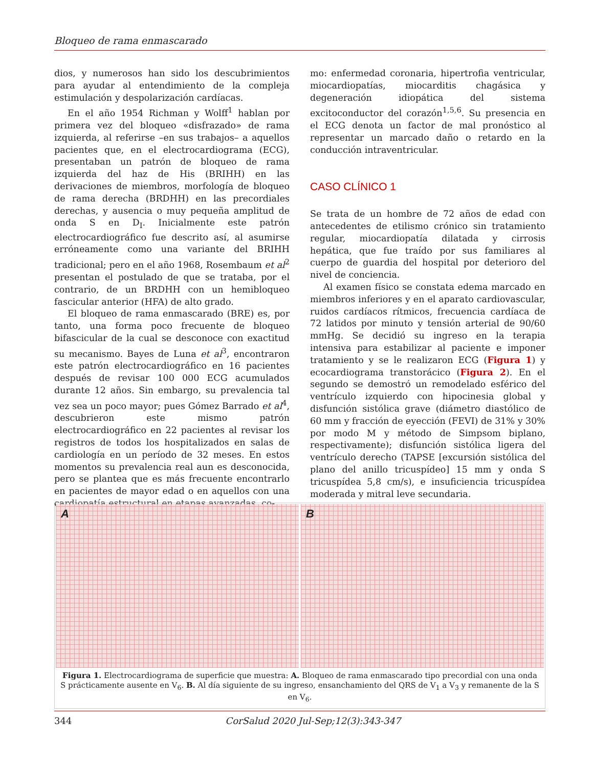Bloqueo de rama enmascarado
dios, y numerosos han sido los descubrimientos para ayudar al entendimiento de la compleja estimulación y despolarización cardíacas.
En el año 1954 Richman y Wolff<sup>1</sup> hablan por primera vez del bloqueo «disfrazado» de rama izquierda, al referirse –en sus trabajos– a aquellos pacientes que, en el electrocardiograma (ECG), presentaban un patrón de bloqueo de rama izquierda del haz de His (BRIHH) en las derivaciones de miembros, morfología de bloqueo de rama derecha (BRDHH) en las precordiales derechas, y ausencia o muy pequeña amplitud de onda S en D<sub>I</sub>. Inicialmente este patrón electrocardiográfico fue descrito así, al asumirse erróneamente como una variante del BRIHH tradicional; pero en el año 1968, Rosembaum et al<sup>2</sup> presentan el postulado de que se trataba, por el contrario, de un BRDHH con un hemibloqueo fascicular anterior (HFA) de alto grado.
El bloqueo de rama enmascarado (BRE) es, por tanto, una forma poco frecuente de bloqueo bifascicular de la cual se desconoce con exactitud su mecanismo. Bayes de Luna et al<sup>3</sup>, encontraron este patrón electrocardiográfico en 16 pacientes después de revisar 100 000 ECG acumulados durante 12 años. Sin embargo, su prevalencia tal vez sea un poco mayor; pues Gómez Barrado et al<sup>4</sup>, descubrieron este mismo patrón electrocardiográfico en 22 pacientes al revisar los registros de todos los hospitalizados en salas de cardiología en un período de 32 meses. En estos momentos su prevalencia real aun es desconocida, pero se plantea que es más frecuente encontrarlo en pacientes de mayor edad o en aquellos con una cardiopatía estructural en etapas avanzadas, co-
mo: enfermedad coronaria, hipertrofia ventricular, miocardiopatías, miocarditis chagásica y degeneración idiopática del sistema excitoconductor del corazón<sup>1,5,6</sup>. Su presencia en el ECG denota un factor de mal pronóstico al representar un marcado daño o retardo en la conducción intraventricular.
CASO CLÍNICO 1
Se trata de un hombre de 72 años de edad con antecedentes de etilismo crónico sin tratamiento regular, miocardiopatía dilatada y cirrosis hepática, que fue traído por sus familiares al cuerpo de guardia del hospital por deterioro del nivel de conciencia.
Al examen físico se constata edema marcado en miembros inferiores y en el aparato cardiovascular, ruidos cardíacos rítmicos, frecuencia cardíaca de 72 latidos por minuto y tensión arterial de 90/60 mmHg. Se decidió su ingreso en la terapia intensiva para estabilizar al paciente e imponer tratamiento y se le realizaron ECG (Figura 1) y ecocardiograma transtorácico (Figura 2). En el segundo se demostró un remodelado esférico del ventrículo izquierdo con hipocinesia global y disfunción sistólica grave (diámetro diastólico de 60 mm y fracción de eyección (FEVI) de 31% y 30% por modo M y método de Simpsom biplano, respectivamente); disfunción sistólica ligera del ventrículo derecho (TAPSE [excursión sistólica del plano del anillo tricuspídeo] 15 mm y onda S tricuspídea 5,8 cm/s), e insuficiencia tricuspídea moderada y mitral leve secundaria.
A B
Figura 1. Electrocardiograma de superficie que muestra: A. Bloqueo de rama enmascarado tipo precordial con una onda S prácticamente ausente en V<sub>6</sub>. B. Al día siguiente de su ingreso, ensanchamiento del QRS de V<sub>1</sub> a V<sub>3</sub> y remanente de la S en V<sub>6</sub>.
344 CorSalud 2020 Jul-Sep;12(3):343-347